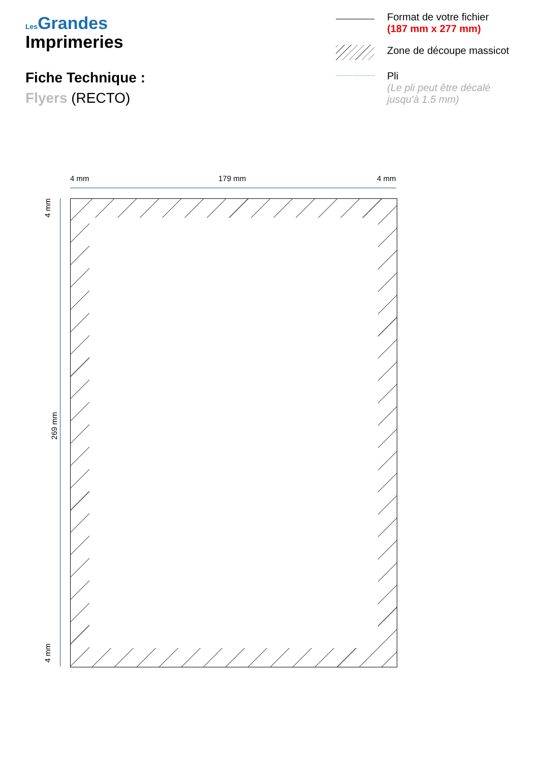Les Grandes
Imprimeries
Fiche Technique :
Flyers (RECTO)
Format de votre fichier
(187 mm x 277 mm)
Zone de découpe massicot
Pli
(Le pli peut être décalé jusqu'à 1.5 mm)
4 mm 179 mm 4 mm
4 mm
269 mm
4 mm